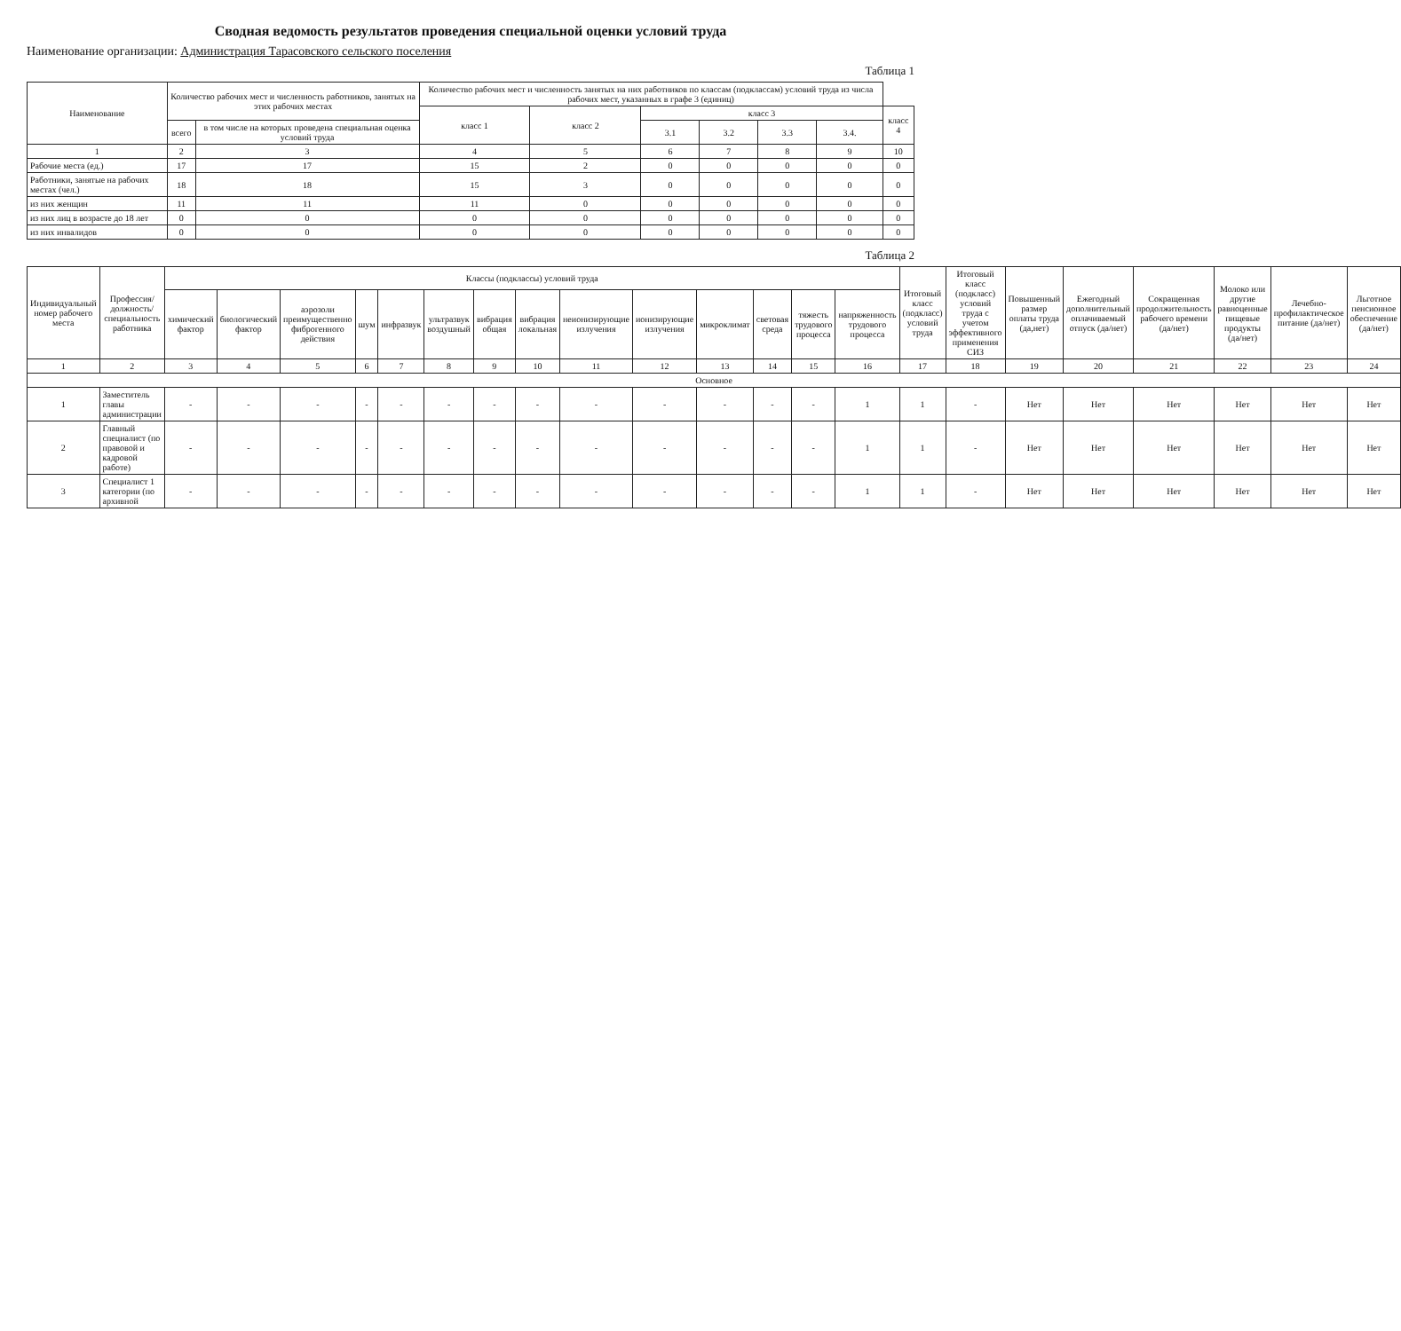Сводная ведомость результатов проведения специальной оценки условий труда
Наименование организации: Администрация Тарасовского сельского поселения
Таблица 1
| Наименование | Количество рабочих мест и численность работников, занятых на этих рабочих местах | | Количество рабочих мест и численность занятых на них работников по классам (подклассам) условий труда из числа рабочих мест, указанных в графе 3 (единиц) | | | | | | |
| --- | --- | --- | --- | --- | --- | --- | --- | --- | --- |
| | | | класс 1 | класс 2 | класс 3 | | | | класс 4 |
| | всего | в том числе на которых проведена специальная оценка условий труда | | | 3.1 | 3.2 | 3.3 | 3.4. | |
| 1 | 2 | 3 | 4 | 5 | 6 | 7 | 8 | 9 | 10 |
| Рабочие места (ед.) | 17 | 17 | 15 | 2 | 0 | 0 | 0 | 0 | 0 |
| Работники, занятые на рабочих местах (чел.) | 18 | 18 | 15 | 3 | 0 | 0 | 0 | 0 | 0 |
| из них женщин | 11 | 11 | 11 | 0 | 0 | 0 | 0 | 0 | 0 |
| из них лиц в возрасте до 18 лет | 0 | 0 | 0 | 0 | 0 | 0 | 0 | 0 | 0 |
| из них инвалидов | 0 | 0 | 0 | 0 | 0 | 0 | 0 | 0 | 0 |
Таблица 2
| Индивидуальный номер рабочего места | Профессия/должность/специальность работника | Классы (подклассы) условий труда | | | | | | | | | | | | | | Итоговый класс (подкласс) условий труда | Итоговый класс (подкласс) условий труда с учетом эффективного применения СИЗ | Повышенный размер оплаты труда (да,нет) | Ежегодный дополнительный оплачиваемый отпуск (да/нет) | Сокращенная продолжительность рабочего времени (да/нет) | Молоко или другие равноценные пищевые продукты (да/нет) | Лечебно-профилактическое питание (да/нет) | Льготное пенсионное обеспечение (да/нет) |
| --- | --- | --- | --- | --- | --- | --- | --- | --- | --- | --- | --- | --- | --- | --- | --- | --- | --- | --- | --- | --- | --- | --- | --- |
| | | химический фактор | биологический фактор | аэрозоли преимущественно фиброгенного действия | шум | инфразвук | ультразвук воздушный | вибрация общая | вибрация локальная | неионизирующие излучения | ионизирующие излучения | микроклимат | световая среда | тяжесть трудового процесса | напряженность трудового процесса | | | | | | | | |
| 1 | 2 | 3 | 4 | 5 | 6 | 7 | 8 | 9 | 10 | 11 | 12 | 13 | 14 | 15 | 16 | 17 | 18 | 19 | 20 | 21 | 22 | 23 | 24 |
| Основное | | | | | | | | | | | | | | | | | | | | | | | |
| 1 | Заместитель главы администрации | - | - | - | - | - | - | - | - | - | - | - | - | - | 1 | 1 | - | Нет | Нет | Нет | Нет | Нет | Нет |
| 2 | Главный специалист (по правовой и кадровой работе) | - | - | - | - | - | - | - | - | - | - | - | - | - | 1 | 1 | - | Нет | Нет | Нет | Нет | Нет | Нет |
| 3 | Специалист 1 категории (по архивной | - | - | - | - | - | - | - | - | - | - | - | - | - | 1 | 1 | - | Нет | Нет | Нет | Нет | Нет | Нет |